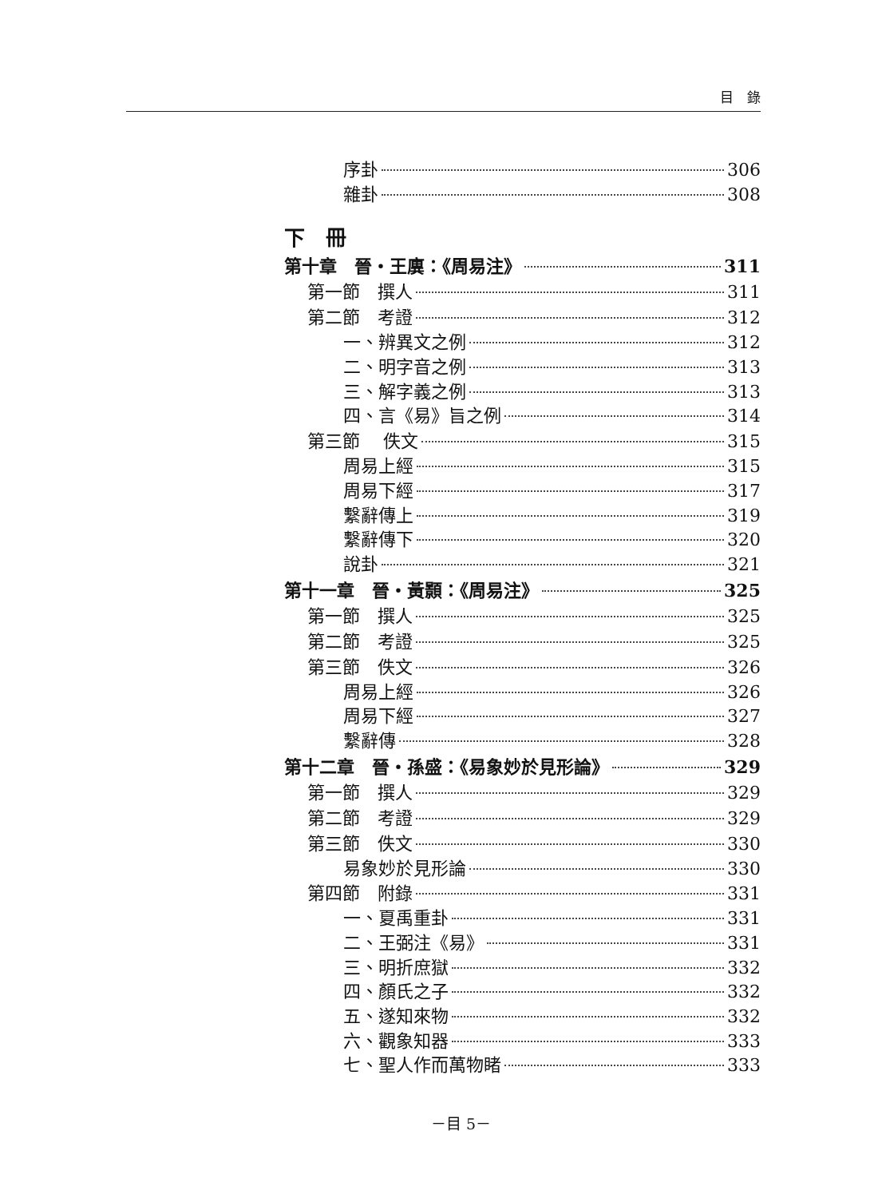目　錄
序卦 306
雜卦 308
下　冊
第十章　晉・王廙：《周易注》 311
第一節　撰人 311
第二節　考證 312
一、辨異文之例 312
二、明字音之例 313
三、解字義之例 313
四、言《易》旨之例 314
第三節　 佚文 315
周易上經 315
周易下經 317
繫辭傳上 319
繫辭傳下 320
說卦 321
第十一章　晉・黃顥：《周易注》 325
第一節　撰人 325
第二節　考證 325
第三節　佚文 326
周易上經 326
周易下經 327
繫辭傳 328
第十二章　晉・孫盛：《易象妙於見形論》 329
第一節　撰人 329
第二節　考證 329
第三節　佚文 330
易象妙於見形論 330
第四節　附錄 331
一、夏禹重卦 331
二、王弼注《易》 331
三、明折庶獄 332
四、顏氏之子 332
五、遂知來物 332
六、觀象知器 333
七、聖人作而萬物睹 333
－目 5－